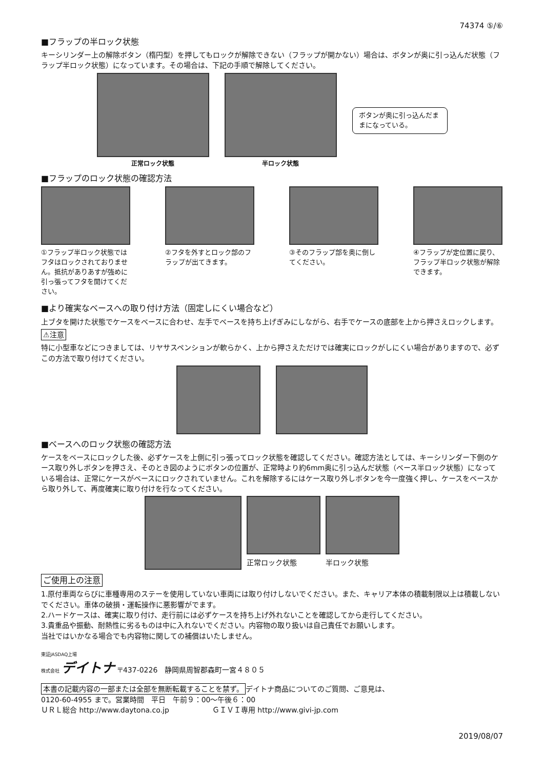74374 ⑤/⑥
■フラップの半ロック状態
キーシリンダー上の解除ボタン（楕円型）を押してもロックが解除できない（フラップが開かない）場合は、ボタンが奥に引っ込んだ状態（フラップ半ロック状態）になっています。その場合は、下記の手順で解除してください。
正常ロック状態 半ロック状態
ボタンが奥に引っ込んだままになっている。
■フラップのロック状態の確認方法
①フラップ半ロック状態ではフタはロックされておりません。抵抗がありあすが強めに引っ張ってフタを開けてください。
②フタを外すとロック部のフラップが出てきます。
③そのフラップ部を奥に倒してください。
④フラップが定位置に戻り、フラップ半ロック状態が解除できます。
■より確実なベースへの取り付け方法（固定しにくい場合など）
上ブタを開けた状態でケースをベースに合わせ、左手でベースを持ち上げぎみにしながら、右手でケースの底部を上から押さえロックします。
⚠注意
特に小型車などにつきましては、リヤサスペンションが軟らかく、上から押さえただけでは確実にロックがしにくい場合がありますので、必ずこの方法で取り付けてください。
■ベースへのロック状態の確認方法
ケースをベースにロックした後、必ずケースを上側に引っ張ってロック状態を確認してください。確認方法としては、キーシリンダー下側のケース取り外しボタンを押さえ、そのとき図のようにボタンの位置が、正常時より約6mm奥に引っ込んだ状態（ベース半ロック状態）になっている場合は、正常にケースがベースにロックされていません。これを解除するにはケース取り外しボタンを今一度強く押し、ケースをベースから取り外して、再度確実に取り付けを行なってください。
正常ロック状態 半ロック状態
ご使用上の注意
1.原付車両ならびに車種専用のステーを使用していない車両には取り付けしないでください。また、キャリア本体の積載制限以上は積載しないでください。車体の破損・運転操作に悪影響がでます。
2.ハードケースは、確実に取り付け、走行前には必ずケースを持ち上げ外れないことを確認してから走行してください。
3.貴重品や振動、耐熱性に劣るものは中に入れないでください。内容物の取り扱いは自己責任でお願いします。
当社ではいかなる場合でも内容物に関しての補償はいたしません。
東証JASDAQ上場
株式会社 デイトナ 〒437-0226　静岡県周智郡森町一宮４８０５
本書の記載内容の一部または全部を無断転載することを禁ず。 デイトナ商品についてのご質問、ご意見は、
0120-60-4955 まで。営業時間　平日　午前９：00～午後６：00
ＵＲＬ総合 http://www.daytona.co.jp　　　　　　ＧＩＶＩ専用 http://www.givi-jp.com
2019/08/07